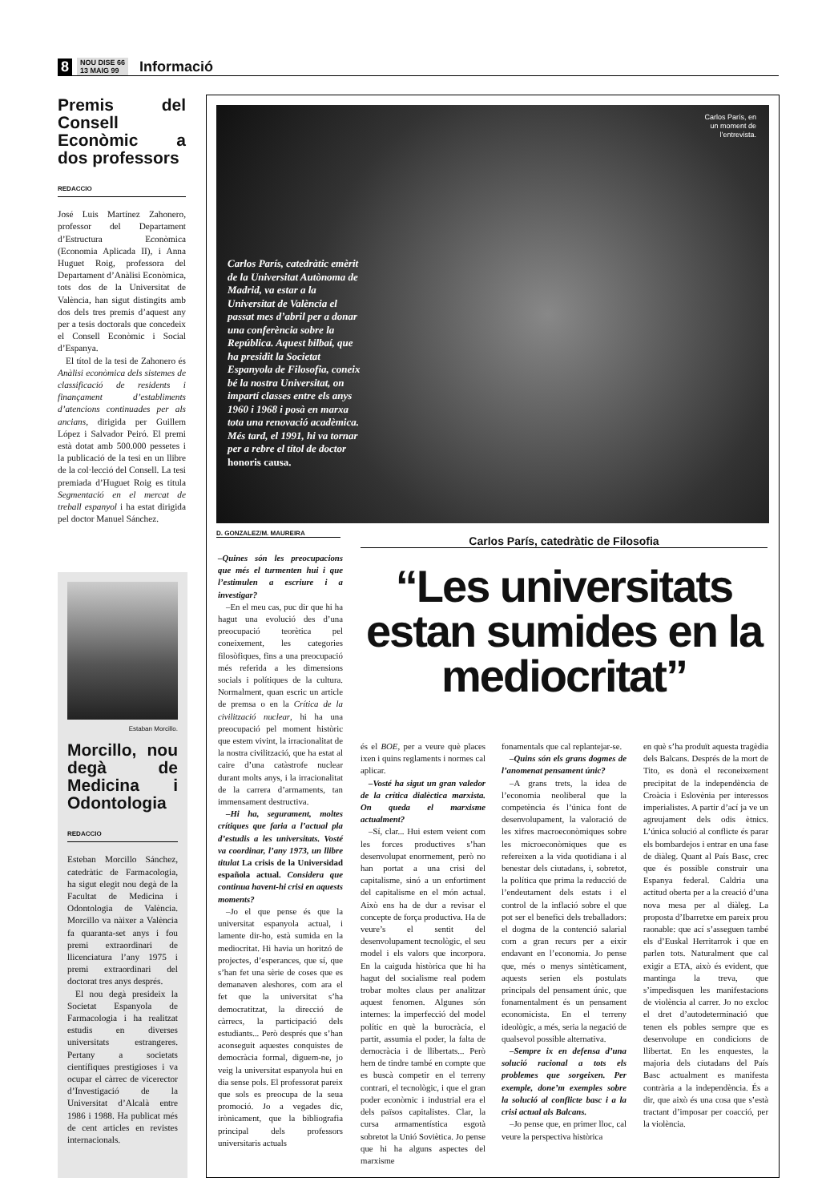8 NOU DISE 66
13 MAIG 99 Informació
Premis del Consell Econòmic a dos professors
REDACCIO
José Luis Martínez Zahonero, professor del Departament d’Estructura Econòmica (Economia Aplicada II), i Anna Huguet Roig, professora del Departament d’Anàlisi Econòmica, tots dos de la Universitat de València, han sigut distingits amb dos dels tres premis d’aquest any per a tesis doctorals que concedeix el Consell Econòmic i Social d’Espanya.
El títol de la tesi de Zahonero és Anàlisi econòmica dels sistemes de classificació de residents i finançament d’establiments d’atencions continuades per als ancians, dirigida per Guillem López i Salvador Peiró. El premi està dotat amb 500.000 pessetes i la publicació de la tesi en un llibre de la col·lecció del Consell. La tesi premiada d’Huguet Roig es titula Segmentació en el mercat de treball espanyol i ha estat dirigida pel doctor Manuel Sánchez.
Estaban Morcillo.
Morcillo, nou degà de Medicina i Odontologia
REDACCIO
Esteban Morcillo Sánchez, catedràtic de Farmacologia, ha sigut elegit nou degà de la Facultat de Medicina i Odontologia de València. Morcillo va nàixer a València fa quaranta-set anys i fou premi extraordinari de llicenciatura l’any 1975 i premi extraordinari del doctorat tres anys després.
El nou degà presideix la Societat Espanyola de Farmacologia i ha realitzat estudis en diverses universitats estrangeres. Pertany a societats científiques prestigioses i va ocupar el càrrec de vicerector d’Investigació de la Universitat d’Alcalà entre 1986 i 1988. Ha publicat més de cent articles en revistes internacionals.
Carlos París, en
un moment de
l’entrevista.
Carlos París, catedràtic emèrit de la Universitat Autònoma de Madrid, va estar a la Universitat de València el passat mes d’abril per a donar una conferència sobre la República. Aquest bilbaí, que ha presidit la Societat Espanyola de Filosofia, coneix bé la nostra Universitat, on impartí classes entre els anys 1960 i 1968 i posà en marxa tota una renovació acadèmica. Més tard, el 1991, hi va tornar per a rebre el títol de doctor honoris causa.
D. GONZALEZ/M. MAUREIRA
Carlos París, catedràtic de Filosofia
“Les universitats estan sumides en la mediocritat”
–Quines són les preocupacions que més el turmenten hui i que l’estimulen a escriure i a investigar?
–En el meu cas, puc dir que hi ha hagut una evolució des d’una preocupació teorètica pel coneixement, les categories filosòfiques, fins a una preocupació més referida a les dimensions socials i polítiques de la cultura. Normalment, quan escric un article de premsa o en la Crítica de la civilització nuclear, hi ha una preocupació pel moment històric que estem vivint, la irracionalitat de la nostra civilització, que ha estat al caire d’una catàstrofe nuclear durant molts anys, i la irracionalitat de la carrera d’armaments, tan immensament destructiva.
–Hi ha, segurament, moltes crítiques que faria a l’actual pla d’estudis a les universitats. Vosté va coordinar, l’any 1973, un llibre titulat La crisis de la Universidad española actual. Considera que continua havent-hi crisi en aquests moments?
–Jo el que pense és que la universitat espanyola actual, i lamente dir-ho, està sumida en la mediocritat. Hi havia un horitzó de projectes, d’esperances, que sí, que s’han fet una sèrie de coses que es demanaven aleshores, com ara el fet que la universitat s’ha democratitzat, la direcció de càrrecs, la participació dels estudiants... Però després que s’han aconseguit aquestes conquistes de democràcia formal, diguem-ne, jo veig la universitat espanyola hui en dia sense pols. El professorat pareix que sols es preocupa de la seua promoció. Jo a vegades dic, irònicament, que la bibliografia principal dels professors universitaris actuals
és el BOE, per a veure què places ixen i quins reglaments i normes cal aplicar.
–Vosté ha sigut un gran valedor de la crítica dialèctica marxista. On queda el marxisme actualment?
–Sí, clar... Hui estem veient com les forces productives s’han desenvolupat enormement, però no han portat a una crisi del capitalisme, sinó a un enfortiment del capitalisme en el món actual. Això ens ha de dur a revisar el concepte de força productiva. Ha de veure’s el sentit del desenvolupament tecnològic, el seu model i els valors que incorpora. En la caiguda històrica que hi ha hagut del socialisme real podem trobar moltes claus per analitzar aquest fenomen. Algunes són internes: la imperfecció del model polític en què la burocràcia, el partit, assumia el poder, la falta de democràcia i de llibertats... Però hem de tindre també en compte que es buscà competir en el terreny contrari, el tecnològic, i que el gran poder econòmic i industrial era el dels països capitalistes. Clar, la cursa armamentística esgotà sobretot la Unió Soviètica. Jo pense que hi ha alguns aspectes del marxisme
fonamentals que cal replantejar-se.
–Quins són els grans dogmes de l’anomenat pensament únic?
–A grans trets, la idea de l’economia neoliberal que la competència és l’única font de desenvolupament, la valoració de les xifres macroeconòmiques sobre les microeconòmiques que es refereixen a la vida quotidiana i al benestar dels ciutadans, i, sobretot, la política que prima la reducció de l’endeutament dels estats i el control de la inflació sobre el que pot ser el benefici dels treballadors: el dogma de la contenció salarial com a gran recurs per a eixir endavant en l’economia. Jo pense que, més o menys sintèticament, aquests serien els postulats principals del pensament únic, que fonamentalment és un pensament economicista. En el terreny ideològic, a més, seria la negació de qualsevol possible alternativa.
–Sempre ix en defensa d’una solució racional a tots els problemes que sorgeixen. Per exemple, done’m exemples sobre la solució al conflicte basc i a la crisi actual als Balcans.
–Jo pense que, en primer lloc, cal veure la perspectiva històrica
en què s’ha produït aquesta tragèdia dels Balcans. Després de la mort de Tito, es donà el reconeixement precipitat de la independència de Croàcia i Eslovènia per interessos imperialistes. A partir d’ací ja ve un agreujament dels odis ètnics. L’única solució al conflicte és parar els bombardejos i entrar en una fase de diàleg. Quant al País Basc, crec que és possible construir una Espanya federal. Caldria una actitud oberta per a la creació d’una nova mesa per al diàleg. La proposta d’Ibarretxe em pareix prou raonable: que ací s’asseguen també els d’Euskal Herritarrok i que en parlen tots. Naturalment que cal exigir a ETA, això és evident, que mantinga la treva, que s’impedisquen les manifestacions de violència al carrer. Jo no excloc el dret d’autodeterminació que tenen els pobles sempre que es desenvolupe en condicions de llibertat. En les enquestes, la majoria dels ciutadans del País Basc actualment es manifesta contrària a la independència. És a dir, que això és una cosa que s’està tractant d’imposar per coacció, per la violència.